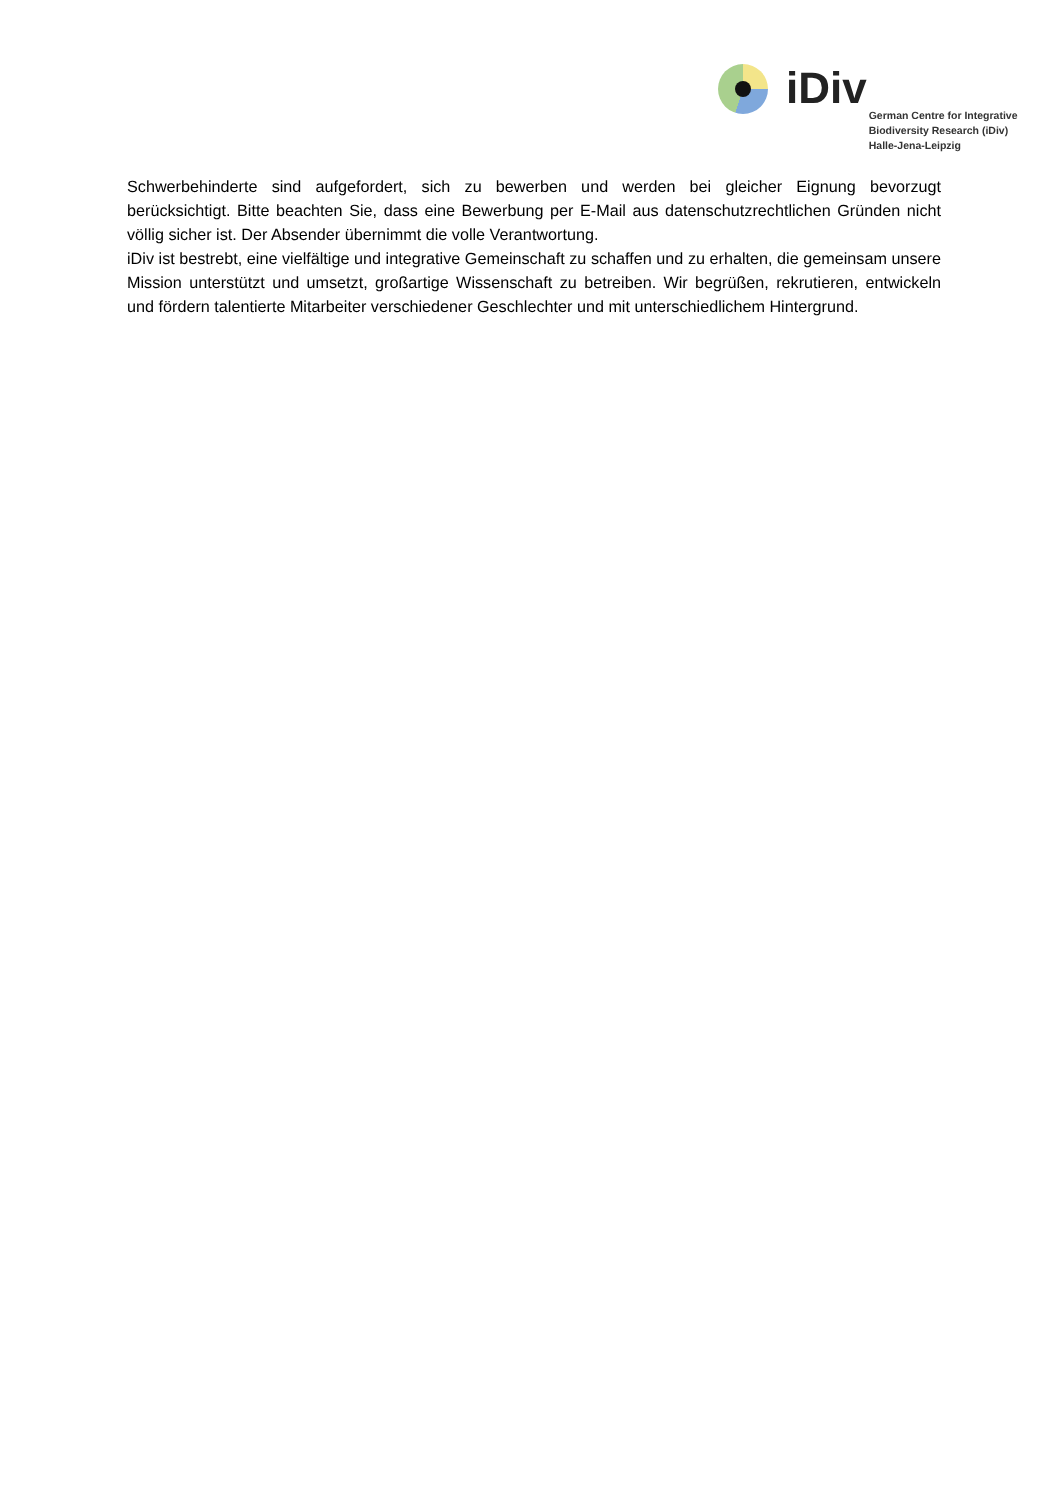iDiv
German Centre for Integrative
Biodiversity Research (iDiv)
Halle-Jena-Leipzig
Schwerbehinderte sind aufgefordert, sich zu bewerben und werden bei gleicher Eignung bevorzugt berücksichtigt. Bitte beachten Sie, dass eine Bewerbung per E-Mail aus datenschutzrechtlichen Gründen nicht völlig sicher ist. Der Absender übernimmt die volle Verantwortung.
iDiv ist bestrebt, eine vielfältige und integrative Gemeinschaft zu schaffen und zu erhalten, die gemeinsam unsere Mission unterstützt und umsetzt, großartige Wissenschaft zu betreiben. Wir begrüßen, rekrutieren, entwickeln und fördern talentierte Mitarbeiter verschiedener Geschlechter und mit unterschiedlichem Hintergrund.